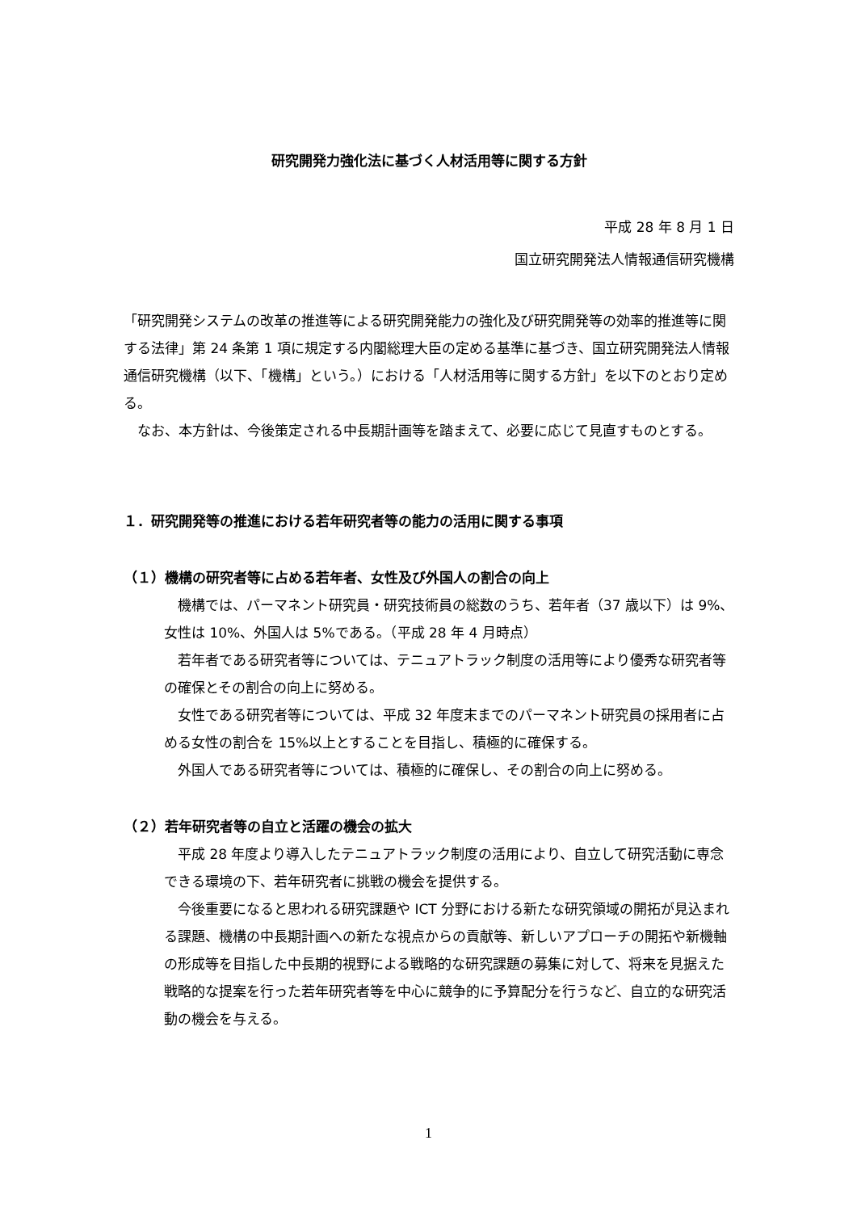研究開発力強化法に基づく人材活用等に関する方針
平成 28 年 8 月 1 日
国立研究開発法人情報通信研究機構
「研究開発システムの改革の推進等による研究開発能力の強化及び研究開発等の効率的推進等に関する法律」第 24 条第 1 項に規定する内閣総理大臣の定める基準に基づき、国立研究開発法人情報通信研究機構（以下、「機構」という。）における「人材活用等に関する方針」を以下のとおり定める。
　なお、本方針は、今後策定される中長期計画等を踏まえて、必要に応じて見直すものとする。
１．研究開発等の推進における若年研究者等の能力の活用に関する事項
（１）機構の研究者等に占める若年者、女性及び外国人の割合の向上
　機構では、パーマネント研究員・研究技術員の総数のうち、若年者（37 歳以下）は 9%、女性は 10%、外国人は 5%である。（平成 28 年 4 月時点）
　若年者である研究者等については、テニュアトラック制度の活用等により優秀な研究者等の確保とその割合の向上に努める。
　女性である研究者等については、平成 32 年度末までのパーマネント研究員の採用者に占める女性の割合を 15%以上とすることを目指し、積極的に確保する。
　外国人である研究者等については、積極的に確保し、その割合の向上に努める。
（２）若年研究者等の自立と活躍の機会の拡大
　平成 28 年度より導入したテニュアトラック制度の活用により、自立して研究活動に専念できる環境の下、若年研究者に挑戦の機会を提供する。
　今後重要になると思われる研究課題や ICT 分野における新たな研究領域の開拓が見込まれる課題、機構の中長期計画への新たな視点からの貢献等、新しいアプローチの開拓や新機軸の形成等を目指した中長期的視野による戦略的な研究課題の募集に対して、将来を見据えた戦略的な提案を行った若年研究者等を中心に競争的に予算配分を行うなど、自立的な研究活動の機会を与える。
1